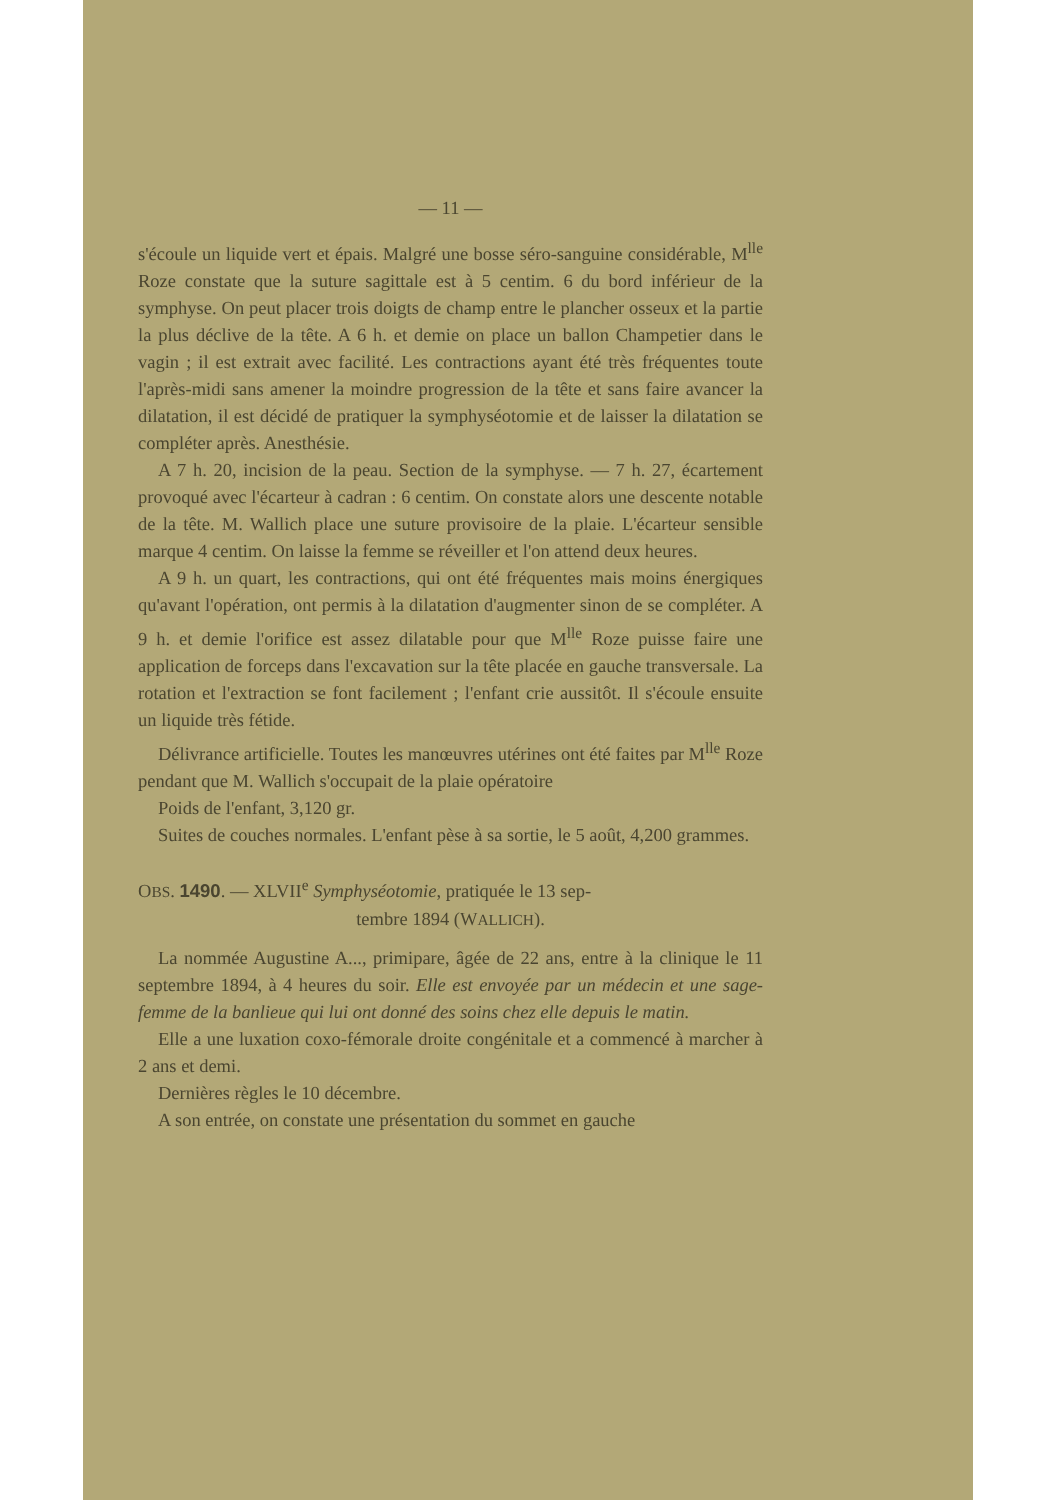— 11 —
s'écoule un liquide vert et épais. Malgré une bosse séro-sanguine considérable, M<sup>lle</sup> Roze constate que la suture sagittale est à 5 centim. 6 du bord inférieur de la symphyse. On peut placer trois doigts de champ entre le plancher osseux et la partie la plus déclive de la tête. A 6 h. et demie on place un ballon Champetier dans le vagin ; il est extrait avec facilité. Les contractions ayant été très fréquentes toute l'après-midi sans amener la moindre progression de la tête et sans faire avancer la dilatation, il est décidé de pratiquer la symphyséotomie et de laisser la dilatation se compléter après. Anesthésie.
A 7 h. 20, incision de la peau. Section de la symphyse. — 7 h. 27, écartement provoqué avec l'écarteur à cadran : 6 centim. On constate alors une descente notable de la tête. M. Wallich place une suture provisoire de la plaie. L'écarteur sensible marque 4 centim. On laisse la femme se réveiller et l'on attend deux heures.
A 9 h. un quart, les contractions, qui ont été fréquentes mais moins énergiques qu'avant l'opération, ont permis à la dilatation d'augmenter sinon de se compléter. A 9 h. et demie l'orifice est assez dilatable pour que M<sup>lle</sup> Roze puisse faire une application de forceps dans l'excavation sur la tête placée en gauche transversale. La rotation et l'extraction se font facilement ; l'enfant crie aussitôt. Il s'écoule ensuite un liquide très fétide.
Délivrance artificielle. Toutes les manœuvres utérines ont été faites par M<sup>lle</sup> Roze pendant que M. Wallich s'occupait de la plaie opératoire
Poids de l'enfant, 3,120 gr.
Suites de couches normales. L'enfant pèse à sa sortie, le 5 août, 4,200 grammes.
OBS. 1490. — XLVII<sup>e</sup> Symphyséotomie, pratiquée le 13 sep-
tembre 1894 (WALLICH).
La nommée Augustine A..., primipare, âgée de 22 ans, entre à la clinique le 11 septembre 1894, à 4 heures du soir. Elle est envoyée par un médecin et une sage-femme de la banlieue qui lui ont donné des soins chez elle depuis le matin.
Elle a une luxation coxo-fémorale droite congénitale et a commencé à marcher à 2 ans et demi.
Dernières règles le 10 décembre.
A son entrée, on constate une présentation du sommet en gauche